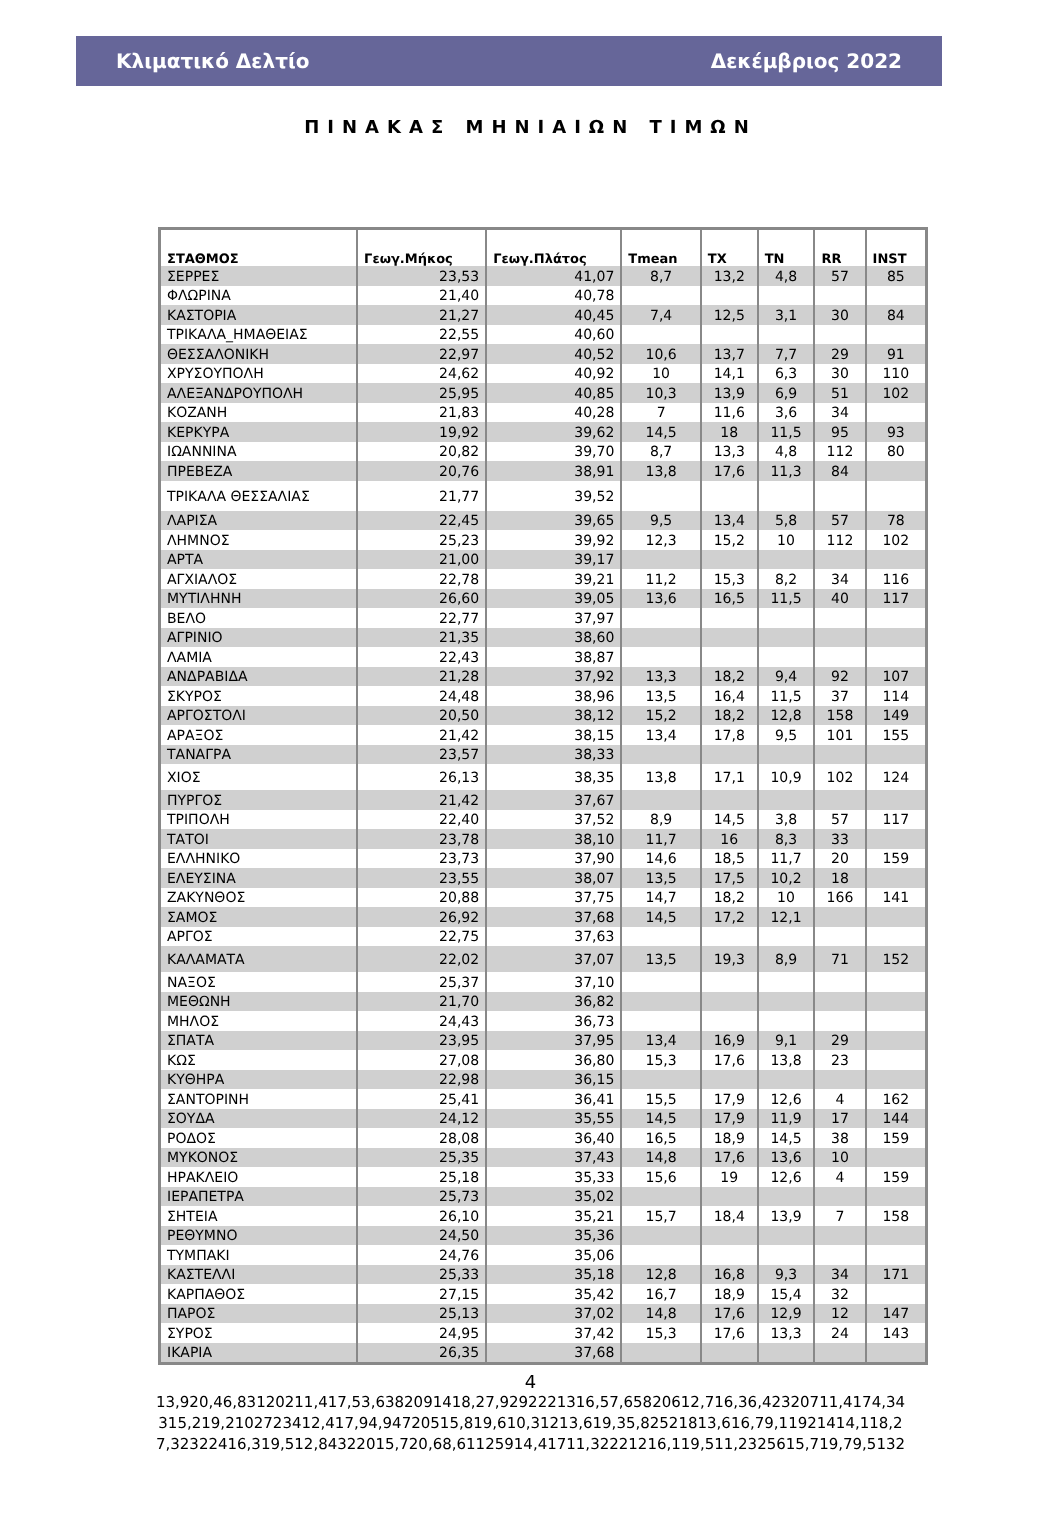Κλιματικό Δελτίο Δεκέμβριος 2022
ΠΙΝΑΚΑΣ ΜΗΝΙΑΙΩΝ ΤΙΜΩΝ
| ΣΤΑΘΜΟΣ | Γεωγ.Μήκος | Γεωγ.Πλάτος | Tmean | TX | TN | RR | INST |
| --- | --- | --- | --- | --- | --- | --- | --- |
| ΣΕΡΡΕΣ | 23,53 | 41,07 | 8,7 | 13,2 | 4,8 | 57 | 85 |
| ΦΛΩΡΙΝΑ | 21,40 | 40,78 | | | | | |
| ΚΑΣΤΟΡΙΑ | 21,27 | 40,45 | 7,4 | 12,5 | 3,1 | 30 | 84 |
| ΤΡΙΚΑΛΑ_ΗΜΑΘΕΙΑΣ | 22,55 | 40,60 | | | | | |
| ΘΕΣΣΑΛΟΝΙΚΗ | 22,97 | 40,52 | 10,6 | 13,7 | 7,7 | 29 | 91 |
| ΧΡΥΣΟΥΠΟΛΗ | 24,62 | 40,92 | 10 | 14,1 | 6,3 | 30 | 110 |
| ΑΛΕΞΑΝΔΡΟΥΠΟΛΗ | 25,95 | 40,85 | 10,3 | 13,9 | 6,9 | 51 | 102 |
| ΚΟΖΑΝΗ | 21,83 | 40,28 | 7 | 11,6 | 3,6 | 34 | |
| ΚΕΡΚΥΡΑ | 19,92 | 39,62 | 14,5 | 18 | 11,5 | 95 | 93 |
| ΙΩΑΝΝΙΝΑ | 20,82 | 39,70 | 8,7 | 13,3 | 4,8 | 112 | 80 |
| ΠΡΕΒΕΖΑ | 20,76 | 38,91 | 13,8 | 17,6 | 11,3 | 84 | |
| ΤΡΙΚΑΛΑ ΘΕΣΣΑΛΙΑΣ | 21,77 | 39,52 | | | | | |
| ΛΑΡΙΣΑ | 22,45 | 39,65 | 9,5 | 13,4 | 5,8 | 57 | 78 |
| ΛΗΜΝΟΣ | 25,23 | 39,92 | 12,3 | 15,2 | 10 | 112 | 102 |
| ΑΡΤΑ | 21,00 | 39,17 | | | | | |
| ΑΓΧΙΑΛΟΣ | 22,78 | 39,21 | 11,2 | 15,3 | 8,2 | 34 | 116 |
| ΜΥΤΙΛΗΝΗ | 26,60 | 39,05 | 13,6 | 16,5 | 11,5 | 40 | 117 |
| ΒΕΛΟ | 22,77 | 37,97 | | | | | |
| ΑΓΡΙΝΙΟ | 21,35 | 38,60 | | | | | |
| ΛΑΜΙΑ | 22,43 | 38,87 | | | | | |
| ΑΝΔΡΑΒΙΔΑ | 21,28 | 37,92 | 13,3 | 18,2 | 9,4 | 92 | 107 |
| ΣΚΥΡΟΣ | 24,48 | 38,96 | 13,5 | 16,4 | 11,5 | 37 | 114 |
| ΑΡΓΟΣΤΟΛΙ | 20,50 | 38,12 | 15,2 | 18,2 | 12,8 | 158 | 149 |
| ΑΡΑΞΟΣ | 21,42 | 38,15 | 13,4 | 17,8 | 9,5 | 101 | 155 |
| ΤΑΝΑΓΡΑ | 23,57 | 38,33 | | | | | |
| ΧΙΟΣ | 26,13 | 38,35 | 13,8 | 17,1 | 10,9 | 102 | 124 |
| ΠΥΡΓΟΣ | 21,42 | 37,67 | | | | | |
| ΤΡΙΠΟΛΗ | 22,40 | 37,52 | 8,9 | 14,5 | 3,8 | 57 | 117 |
| ΤΑΤΟΙ | 23,78 | 38,10 | 11,7 | 16 | 8,3 | 33 | |
| ΕΛΛΗΝΙΚΟ | 23,73 | 37,90 | 14,6 | 18,5 | 11,7 | 20 | 159 |
| ΕΛΕΥΣΙΝΑ | 23,55 | 38,07 | 13,5 | 17,5 | 10,2 | 18 | |
| ΖΑΚΥΝΘΟΣ | 20,88 | 37,75 | 14,7 | 18,2 | 10 | 166 | 141 |
| ΣΑΜΟΣ | 26,92 | 37,68 | 14,5 | 17,2 | 12,1 | | |
| ΑΡΓΟΣ | 22,75 | 37,63 | | | | | |
| ΚΑΛΑΜΑΤΑ | 22,02 | 37,07 | 13,5 | 19,3 | 8,9 | 71 | 152 |
| ΝΑΞΟΣ | 25,37 | 37,10 | | | | | |
| ΜΕΘΩΝΗ | 21,70 | 36,82 | | | | | |
| ΜΗΛΟΣ | 24,43 | 36,73 | | | | | |
| ΣΠΑΤΑ | 23,95 | 37,95 | 13,4 | 16,9 | 9,1 | 29 | |
| ΚΩΣ | 27,08 | 36,80 | 15,3 | 17,6 | 13,8 | 23 | |
| ΚΥΘΗΡΑ | 22,98 | 36,15 | | | | | |
| ΣΑΝΤΟΡΙΝΗ | 25,41 | 36,41 | 15,5 | 17,9 | 12,6 | 4 | 162 |
| ΣΟΥΔΑ | 24,12 | 35,55 | 14,5 | 17,9 | 11,9 | 17 | 144 |
| ΡΟΔΟΣ | 28,08 | 36,40 | 16,5 | 18,9 | 14,5 | 38 | 159 |
| ΜΥΚΟΝΟΣ | 25,35 | 37,43 | 14,8 | 17,6 | 13,6 | 10 | |
| ΗΡΑΚΛΕΙΟ | 25,18 | 35,33 | 15,6 | 19 | 12,6 | 4 | 159 |
| ΙΕΡΑΠΕΤΡΑ | 25,73 | 35,02 | | | | | |
| ΣΗΤΕΙΑ | 26,10 | 35,21 | 15,7 | 18,4 | 13,9 | 7 | 158 |
| ΡΕΘΥΜΝΟ | 24,50 | 35,36 | | | | | |
| ΤΥΜΠΑΚΙ | 24,76 | 35,06 | | | | | |
| ΚΑΣΤΕΛΛΙ | 25,33 | 35,18 | 12,8 | 16,8 | 9,3 | 34 | 171 |
| ΚΑΡΠΑΘΟΣ | 27,15 | 35,42 | 16,7 | 18,9 | 15,4 | 32 | |
| ΠΑΡΟΣ | 25,13 | 37,02 | 14,8 | 17,6 | 12,9 | 12 | 147 |
| ΣΥΡΟΣ | 24,95 | 37,42 | 15,3 | 17,6 | 13,3 | 24 | 143 |
| ΙΚΑΡΙΑ | 26,35 | 37,68 | | | | | |
4
13,920,46,83120211,417,53,6382091418,27,9292221316,57,65820612,716,36,42320711,4174,34 315,219,2102723412,417,94,94720515,819,610,31213,619,35,82521813,616,79,11921414,118,2 7,32322416,319,512,84322015,720,68,61125914,41711,32221216,119,511,2325615,719,79,5132